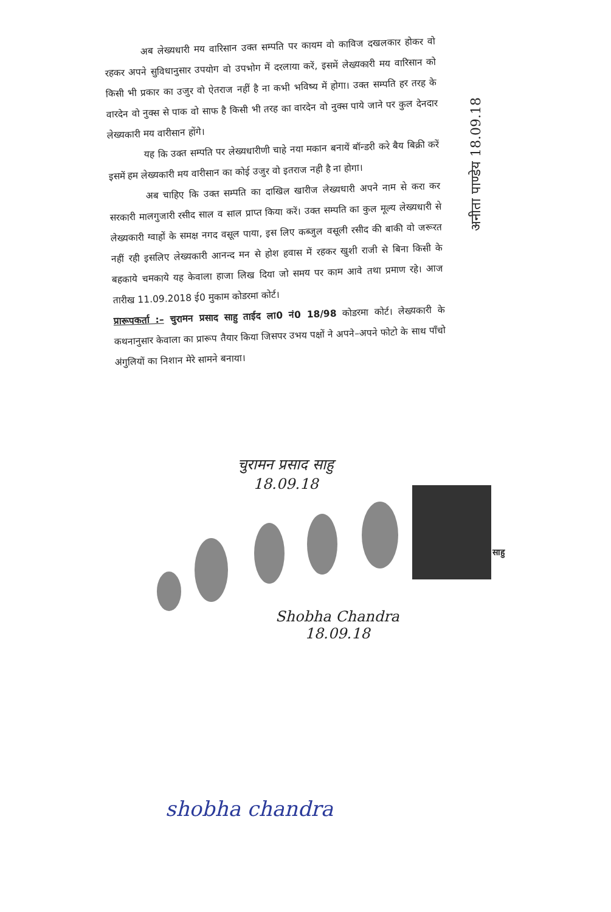अब लेख्यधारी मय वारिसान उक्त सम्पति पर कायम वो काविज दखलकार होकर वो रहकर अपने सुविधानुसार उपयोग वो उपभोग में दरलाया करें, इसमें लेख्यकारी मय वारिसान को किसी भी प्रकार का उजुर वो ऐतराज नहीं है ना कभी भविष्य में होगा। उक्त सम्पति हर तरह के वारदेन वो नुक्स से पाक वो साफ है किसी भी तरह का वारदेन वो नुक्स पाये जाने पर कुल देनदार लेख्यकारी मय वारीसान होंगे।
यह कि उक्त सम्पति पर लेख्यधारीणी चाहे नया मकान बनायें बॉन्डरी करे बैय बिक्री करें इसमें हम लेख्यकारी मय वारीसान का कोई उजुर वो इतराज नही है ना होगा।
अब चाहिए कि उक्त सम्पति का दाखिल खारीज लेख्यधारी अपने नाम से करा कर सरकारी मालगुजारी रसीद साल व साल प्राप्त किया करें। उक्त सम्पति का कुल मूल्य लेख्यधारी से लेख्यकारी ग्वाहों के समक्ष नगद वसूल पाया, इस लिए कब्जुल वसूली रसीद की बाकी वो जरूरत नहीं रही इसलिए लेख्यकारी आनन्द मन से होश हवास में रहकर खुशी राजी से बिना किसी के बहकाये चमकाये यह केवाला हाजा लिख दिया जो समय पर काम आवे तथा प्रमाण रहे। आज तारीख 11.09.2018 ई0 मुकाम कोडरमा कोर्ट।
प्रारूपकर्ता :– चुरामन प्रसाद साहु ताईद ला0 नं0 18/98 कोडरमा कोर्ट। लेख्यकारी के कथनानुसार केवाला का प्रारूप तैयार किया जिसपर उभय पक्षों ने अपने–अपने फोटो के साथ पाँचो अंगुलियों का निशान मेरे सामने बनाया।
अनीता पाण्डेय 18.09.18
चुरामन प्रसाद साहु
18.09.18
साहु
Shobha Chandra
18.09.18
shobha chandra